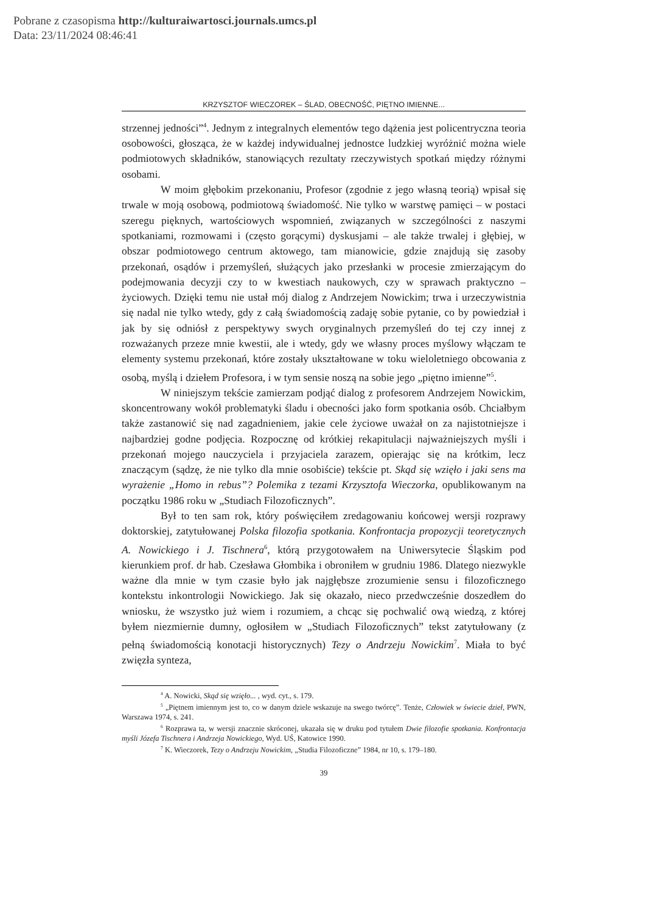Pobrane z czasopisma http://kulturaiwartosci.journals.umcs.pl
Data: 23/11/2024 08:46:41
KRZYSZTOF WIECZOREK – ŚLAD, OBECNOŚĆ, PIĘTNO IMIENNE...
strzennej jedności”<sup>4</sup>. Jednym z integralnych elementów tego dążenia jest policentryczna teoria osobowości, głosząca, że w każdej indywidualnej jednostce ludzkiej wyróżnić można wiele podmiotowych składników, stanowiących rezultaty rzeczywistych spotkań między różnymi osobami.
W moim głębokim przekonaniu, Profesor (zgodnie z jego własną teorią) wpisał się trwale w moją osobową, podmiotową świadomość. Nie tylko w warstwę pamięci – w postaci szeregu pięknych, wartościowych wspomnień, związanych w szczególności z naszymi spotkaniami, rozmowami i (często gorącymi) dyskusjami – ale także trwalej i głębiej, w obszar podmiotowego centrum aktowego, tam mianowicie, gdzie znajdują się zasoby przekonań, osądów i przemyśleń, służących jako przesłanki w procesie zmierzającym do podejmowania decyzji czy to w kwestiach naukowych, czy w sprawach praktyczno – życiowych. Dzięki temu nie ustał mój dialog z Andrzejem Nowickim; trwa i urzeczywistnia się nadal nie tylko wtedy, gdy z całą świadomością zadaję sobie pytanie, co by powiedział i jak by się odniósł z perspektywy swych oryginalnych przemyśleń do tej czy innej z rozważanych przeze mnie kwestii, ale i wtedy, gdy we własny proces myślowy włączam te elementy systemu przekonań, które zostały ukształtowane w toku wieloletniego obcowania z osobą, myślą i dziełem Profesora, i w tym sensie noszą na sobie jego „piętno imienne”<sup>5</sup>.
W niniejszym tekście zamierzam podjąć dialog z profesorem Andrzejem Nowickim, skoncentrowany wokół problematyki śladu i obecności jako form spotkania osób. Chciałbym także zastanowić się nad zagadnieniem, jakie cele życiowe uważał on za najistotniejsze i najbardziej godne podjęcia. Rozpocznę od krótkiej rekapitulacji najważniejszych myśli i przekonań mojego nauczyciela i przyjaciela zarazem, opierając się na krótkim, lecz znaczącym (sądzę, że nie tylko dla mnie osobiście) tekście pt. Skąd się wzięło i jaki sens ma wyrażenie „Homo in rebus”? Polemika z tezami Krzysztofa Wieczorka, opublikowanym na początku 1986 roku w „Studiach Filozoficznych”.
Był to ten sam rok, który poświęciłem zredagowaniu końcowej wersji rozprawy doktorskiej, zatytułowanej Polska filozofia spotkania. Konfrontacja propozycji teoretycznych A. Nowickiego i J. Tischnera<sup>6</sup>, którą przygotowałem na Uniwersytecie Śląskim pod kierunkiem prof. dr hab. Czesława Głombika i obroniłem w grudniu 1986. Dlatego niezwykle ważne dla mnie w tym czasie było jak najgłębsze zrozumienie sensu i filozoficznego kontekstu inkontrologii Nowickiego. Jak się okazało, nieco przedwcześnie doszedłem do wniosku, że wszystko już wiem i rozumiem, a chcąc się pochwalić ową wiedzą, z której byłem niezmiernie dumny, ogłosiłem w „Studiach Filozoficznych” tekst zatytułowany (z pełną świadomością konotacji historycznych) Tezy o Andrzeju Nowickim<sup>7</sup>. Miała to być zwięzła synteza,
<sup>4</sup> A. Nowicki, Skąd się wzięło... , wyd. cyt., s. 179.
<sup>5</sup> „Piętnem imiennym jest to, co w danym dziele wskazuje na swego twórcę”. Tenże, Człowiek w świecie dzieł, PWN, Warszawa 1974, s. 241.
<sup>6</sup> Rozprawa ta, w wersji znacznie skróconej, ukazała się w druku pod tytułem Dwie filozofie spotkania. Konfrontacja myśli Józefa Tischnera i Andrzeja Nowickiego, Wyd. UŚ, Katowice 1990.
<sup>7</sup> K. Wieczorek, Tezy o Andrzeju Nowickim, „Studia Filozoficzne” 1984, nr 10, s. 179–180.
39